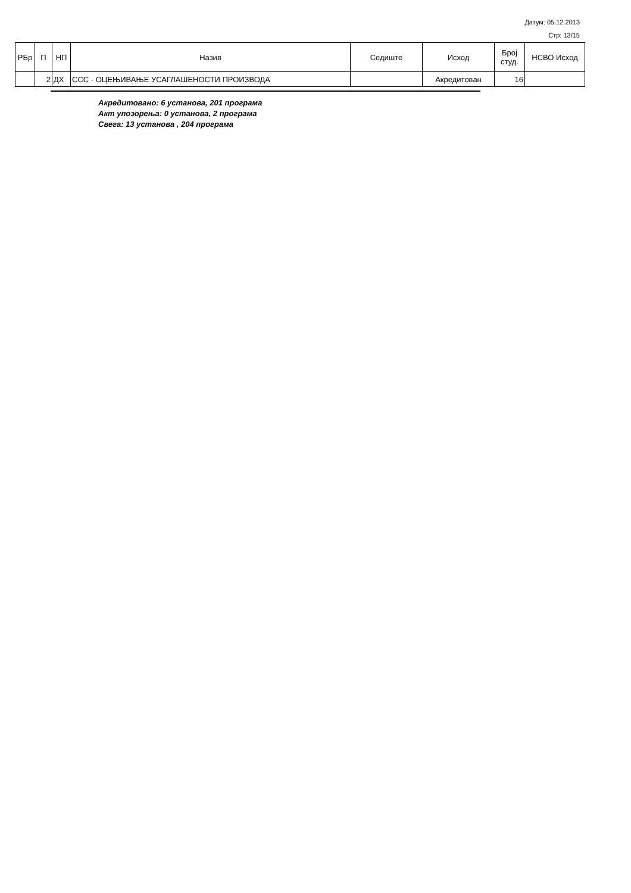Датум: 05.12.2013
Стр: 13/15
| РБр | П | НП | Назив | Седиште | Исход | Број студ. | НСВО Исход |
| --- | --- | --- | --- | --- | --- | --- | --- |
| | 2 | ДХ | ССС - ОЦЕЊИВАЊЕ УСАГЛАШЕНОСТИ ПРОИЗВОДА | | Акредитован | 16 | |
Акредитовано: 6 установа, 201 програма
Акт упозорења: 0 установа, 2 програма
Свега: 13 установа , 204 програма